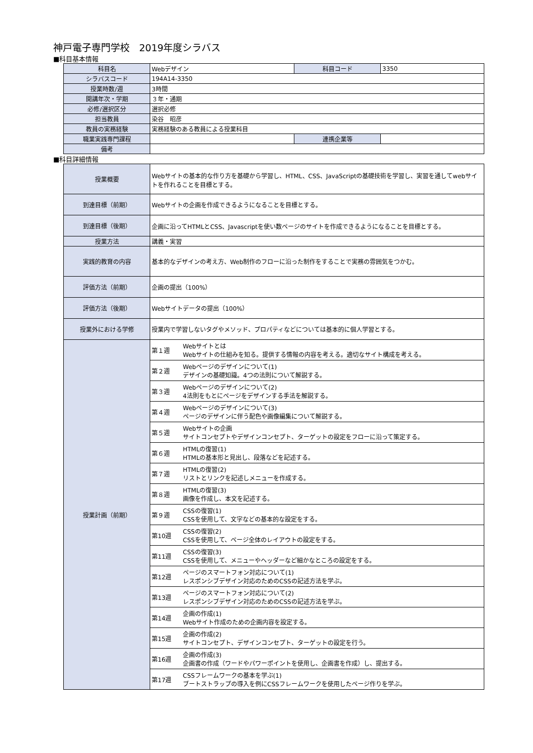神戸電子専門学校　2019年度シラバス
■科目基本情報
| 科目名 | Webデザイン | 科目コード | 3350 |
| シラバスコード | 194A14-3350 | | |
| 授業時数/週 | 3時間 | | |
| 開講年次・学期 | ３年・通期 | | |
| 必修/選択区分 | 選択必修 | | |
| 担当教員 | 染谷 昭彦 | | |
| 教員の実務経験 | 実務経験のある教員による授業科目 | | |
| 職業実践専門課程 | | 連携企業等 | |
| 備考 | | | |
■科目詳細情報
| 授業概要 | Webサイトの基本的な作り方を基礎から学習し、HTML、CSS、JavaScriptの基礎技術を学習し、実習を通してwebサイトを作れることを目標とする。 | |
| 到達目標（前期） | Webサイトの企画を作成できるようになることを目標とする。 | |
| 到達目標（後期） | 企画に沿ってHTMLとCSS、Javascriptを使い数ページのサイトを作成できるようになることを目標とする。 | |
| 授業方法 | 講義・実習 | |
| 実践的教育の内容 | 基本的なデザインの考え方、Web制作のフローに沿った制作をすることで実務の雰囲気をつかむ。 | |
| 評価方法（前期） | 企画の提出（100%） | |
| 評価方法（後期） | Webサイトデータの提出（100%） | |
| 授業外における学修 | 授業内で学習しないタグやメソッド、プロパティなどについては基本的に個人学習とする。 | |
| 授業計画（前期） | 第１週 | Webサイトとは Webサイトの仕組みを知る。提供する情報の内容を考える。適切なサイト構成を考える。 |
| | 第２週 | Webページのデザインについて(1) デザインの基礎知識。4つの法則について解説する。 |
| | 第３週 | Webページのデザインについて(2) 4法則をもとにページをデザインする手法を解説する。 |
| | 第４週 | Webページのデザインについて(3) ページのデザインに伴う配色や画像編集について解説する。 |
| | 第５週 | Webサイトの企画 サイトコンセプトやデザインコンセプト、ターゲットの設定をフローに沿って策定する。 |
| | 第６週 | HTMLの復習(1) HTMLの基本形と見出し、段落などを記述する。 |
| | 第７週 | HTMLの復習(2) リストとリンクを記述しメニューを作成する。 |
| | 第８週 | HTMLの復習(3) 画像を作成し、本文を記述する。 |
| | 第９週 | CSSの復習(1) CSSを使用して、文字などの基本的な設定をする。 |
| | 第10週 | CSSの復習(2) CSSを使用して、ページ全体のレイアウトの設定をする。 |
| | 第11週 | CSSの復習(3) CSSを使用して、メニューやヘッダーなど細かなところの設定をする。 |
| | 第12週 | ページのスマートフォン対応について(1) レスポンシブデザイン対応のためのCSSの記述方法を学ぶ。 |
| | 第13週 | ページのスマートフォン対応について(2) レスポンシブデザイン対応のためのCSSの記述方法を学ぶ。 |
| | 第14週 | 企画の作成(1) Webサイト作成のための企画内容を設定する。 |
| | 第15週 | 企画の作成(2) サイトコンセプト、デザインコンセプト、ターゲットの設定を行う。 |
| | 第16週 | 企画の作成(3) 企画書の作成（ワードやパワーポイントを使用し、企画書を作成）し、提出する。 |
| | 第17週 | CSSフレームワークの基本を学ぶ(1) ブートストラップの導入を例にCSSフレームワークを使用したページ作りを学ぶ。 |